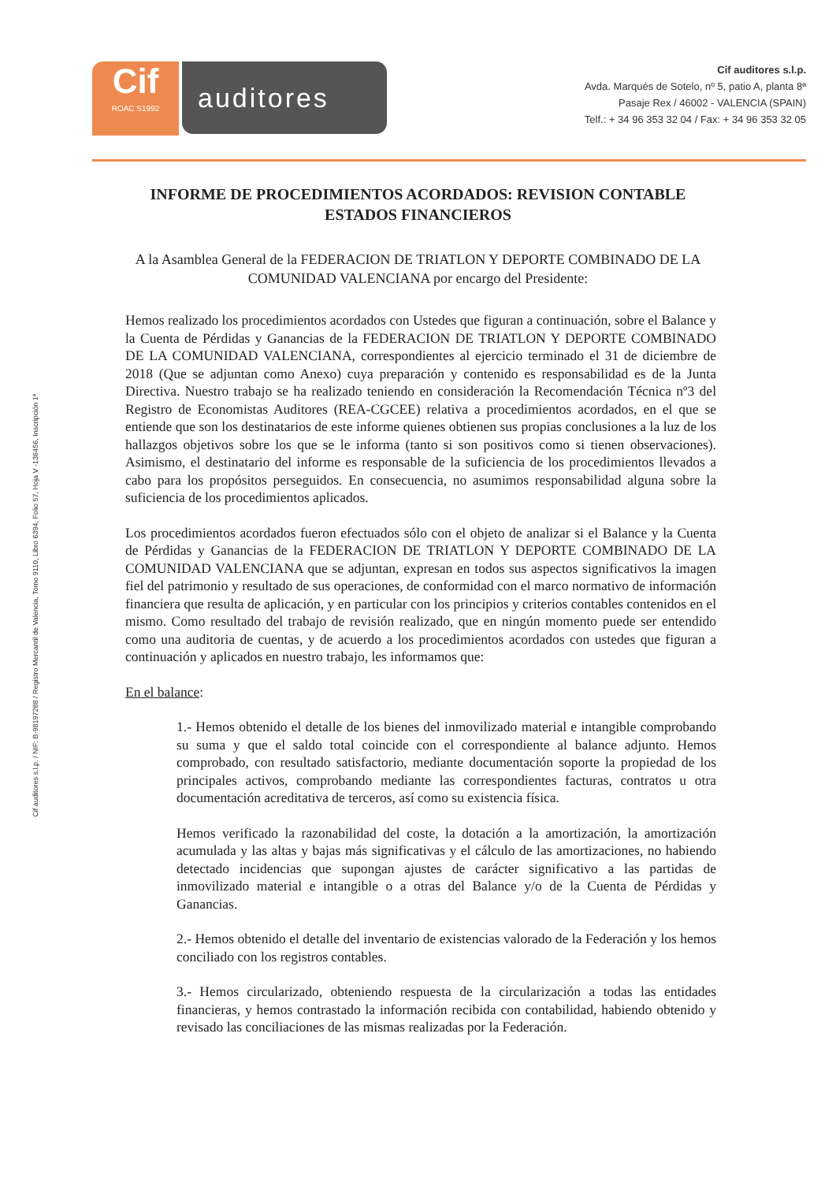Cif auditores s.l.p. / NIF: B-98197288 / Registro Mercantil de Valencia, Tomo 9110, Libro 6394, Folio 57, Hoja V -136456, Inscripción 1ª
Cif
ROAC S1992
auditores
Cif auditores s.l.p.
Avda. Marqués de Sotelo, nº 5, patio A, planta 8ª
Pasaje Rex / 46002 - VALENCIA (SPAIN)
Telf.: + 34 96 353 32 04 / Fax: + 34 96 353 32 05
INFORME DE PROCEDIMIENTOS ACORDADOS: REVISION CONTABLE ESTADOS FINANCIEROS
A la Asamblea General de la FEDERACION DE TRIATLON Y DEPORTE COMBINADO DE LA COMUNIDAD VALENCIANA por encargo del Presidente:
Hemos realizado los procedimientos acordados con Ustedes que figuran a continuación, sobre el Balance y la Cuenta de Pérdidas y Ganancias de la FEDERACION DE TRIATLON Y DEPORTE COMBINADO DE LA COMUNIDAD VALENCIANA, correspondientes al ejercicio terminado el 31 de diciembre de 2018 (Que se adjuntan como Anexo) cuya preparación y contenido es responsabilidad es de la Junta Directiva. Nuestro trabajo se ha realizado teniendo en consideración la Recomendación Técnica nº3 del Registro de Economistas Auditores (REA-CGCEE) relativa a procedimientos acordados, en el que se entiende que son los destinatarios de este informe quienes obtienen sus propias conclusiones a la luz de los hallazgos objetivos sobre los que se le informa (tanto si son positivos como si tienen observaciones). Asimismo, el destinatario del informe es responsable de la suficiencia de los procedimientos llevados a cabo para los propósitos perseguidos. En consecuencia, no asumimos responsabilidad alguna sobre la suficiencia de los procedimientos aplicados.
Los procedimientos acordados fueron efectuados sólo con el objeto de analizar si el Balance y la Cuenta de Pérdidas y Ganancias de la FEDERACION DE TRIATLON Y DEPORTE COMBINADO DE LA COMUNIDAD VALENCIANA que se adjuntan, expresan en todos sus aspectos significativos la imagen fiel del patrimonio y resultado de sus operaciones, de conformidad con el marco normativo de información financiera que resulta de aplicación, y en particular con los principios y criterios contables contenidos en el mismo. Como resultado del trabajo de revisión realizado, que en ningún momento puede ser entendido como una auditoria de cuentas, y de acuerdo a los procedimientos acordados con ustedes que figuran a continuación y aplicados en nuestro trabajo, les informamos que:
En el balance:
1.- Hemos obtenido el detalle de los bienes del inmovilizado material e intangible comprobando su suma y que el saldo total coincide con el correspondiente al balance adjunto. Hemos comprobado, con resultado satisfactorio, mediante documentación soporte la propiedad de los principales activos, comprobando mediante las correspondientes facturas, contratos u otra documentación acreditativa de terceros, así como su existencia física.
Hemos verificado la razonabilidad del coste, la dotación a la amortización, la amortización acumulada y las altas y bajas más significativas y el cálculo de las amortizaciones, no habiendo detectado incidencias que supongan ajustes de carácter significativo a las partidas de inmovilizado material e intangible o a otras del Balance y/o de la Cuenta de Pérdidas y Ganancias.
2.- Hemos obtenido el detalle del inventario de existencias valorado de la Federación y los hemos conciliado con los registros contables.
3.- Hemos circularizado, obteniendo respuesta de la circularización a todas las entidades financieras, y hemos contrastado la información recibida con contabilidad, habiendo obtenido y revisado las conciliaciones de las mismas realizadas por la Federación.